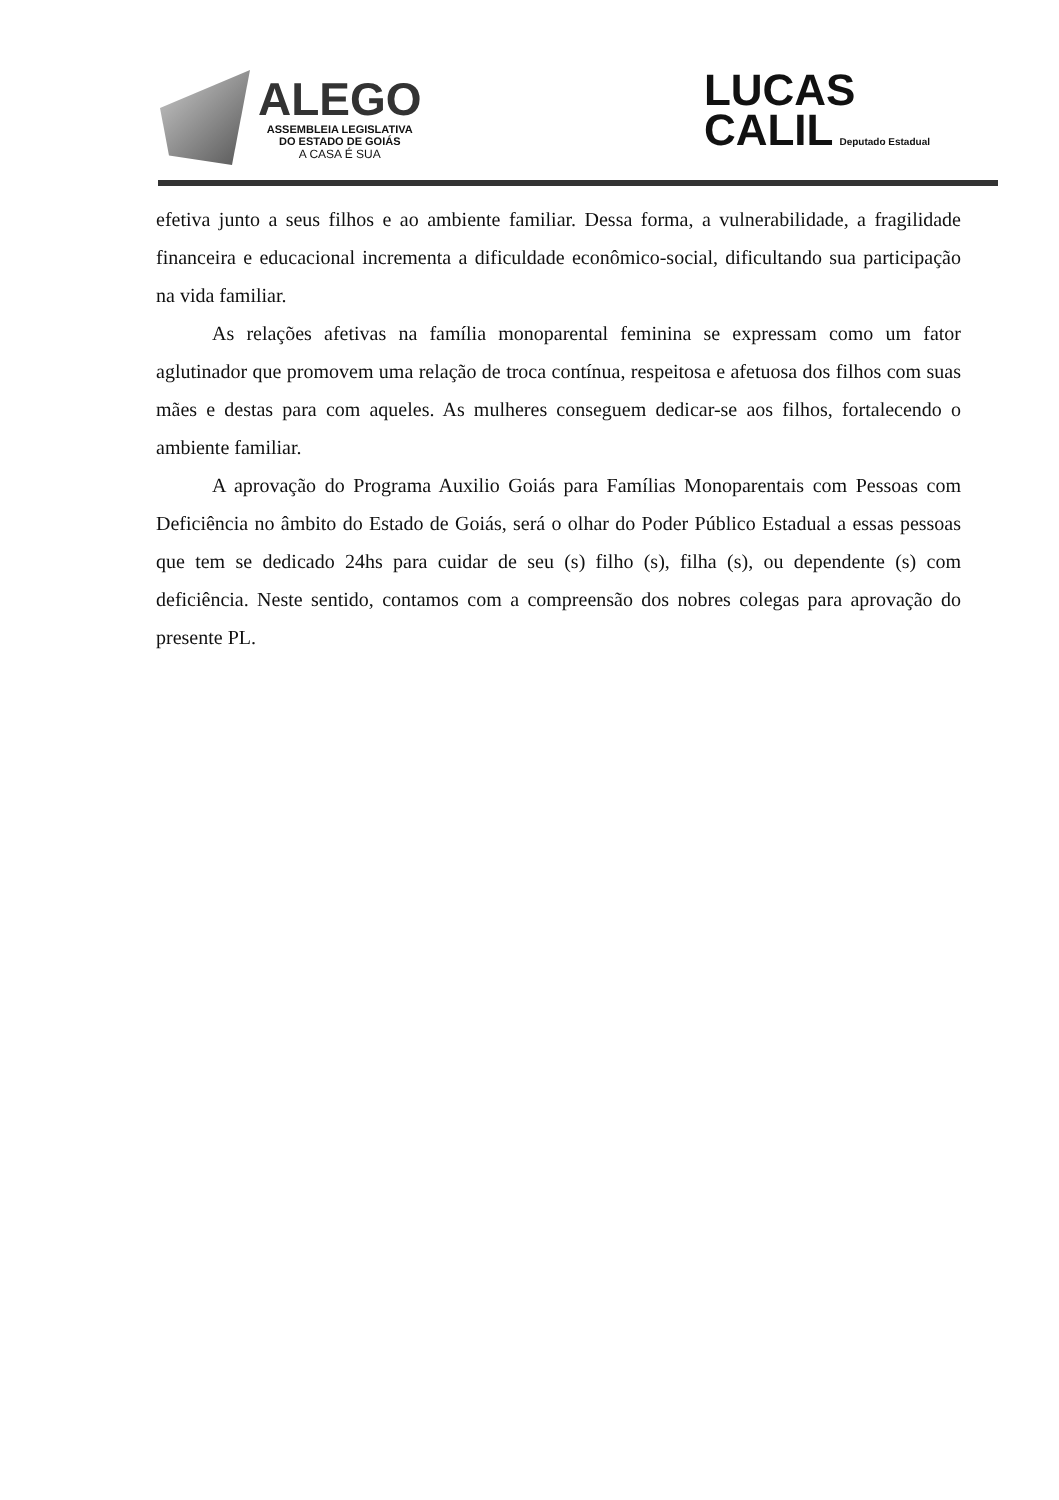ALEGO
ASSEMBLEIA LEGISLATIVA
DO ESTADO DE GOIÁS
A CASA É SUA
LUCAS
CALIL Deputado Estadual
efetiva junto a seus filhos e ao ambiente familiar. Dessa forma, a vulnerabilidade, a fragilidade financeira e educacional incrementa a dificuldade econômico-social, dificultando sua participação na vida familiar.
As relações afetivas na família monoparental feminina se expressam como um fator aglutinador que promovem uma relação de troca contínua, respeitosa e afetuosa dos filhos com suas mães e destas para com aqueles. As mulheres conseguem dedicar-se aos filhos, fortalecendo o ambiente familiar.
A aprovação do Programa Auxilio Goiás para Famílias Monoparentais com Pessoas com Deficiência no âmbito do Estado de Goiás, será o olhar do Poder Público Estadual a essas pessoas que tem se dedicado 24hs para cuidar de seu (s) filho (s), filha (s), ou dependente (s) com deficiência. Neste sentido, contamos com a compreensão dos nobres colegas para aprovação do presente PL.